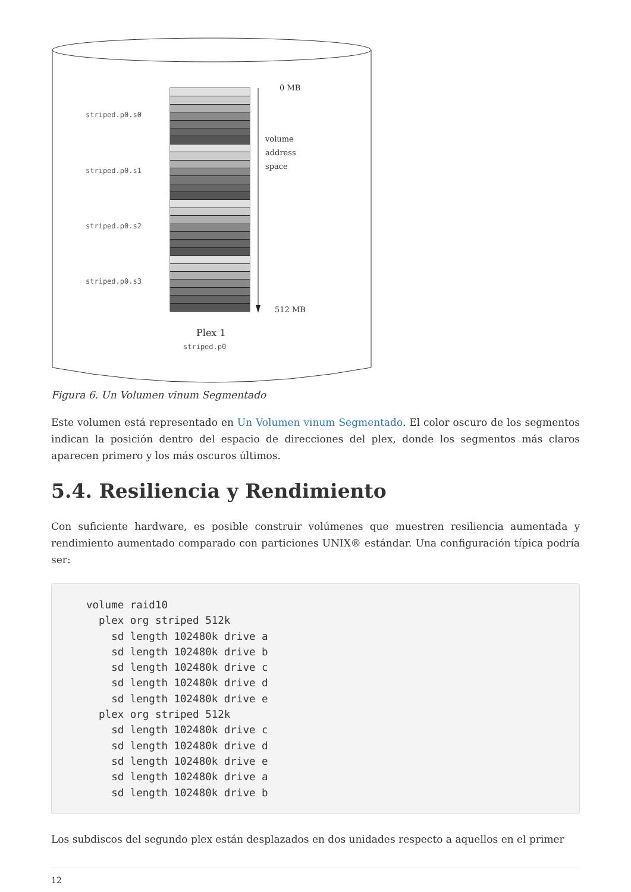0 MB
striped.p0.s0
volume
address
space
striped.p0.s1
striped.p0.s2
striped.p0.s3
512 MB
Plex 1
striped.p0
Figura 6. Un Volumen vinum Segmentado
Este volumen está representado en Un Volumen vinum Segmentado. El color oscuro de los segmentos indican la posición dentro del espacio de direcciones del plex, donde los segmentos más claros aparecen primero y los más oscuros últimos.
5.4. Resiliencia y Rendimiento
Con suficiente hardware, es posible construir volúmenes que muestren resiliencia aumentada y rendimiento aumentado comparado con particiones UNIX® estándar. Una configuración típica podría ser:
volume raid10
  plex org striped 512k
    sd length 102480k drive a
    sd length 102480k drive b
    sd length 102480k drive c
    sd length 102480k drive d
    sd length 102480k drive e
  plex org striped 512k
    sd length 102480k drive c
    sd length 102480k drive d
    sd length 102480k drive e
    sd length 102480k drive a
    sd length 102480k drive b
Los subdiscos del segundo plex están desplazados en dos unidades respecto a aquellos en el primer
12